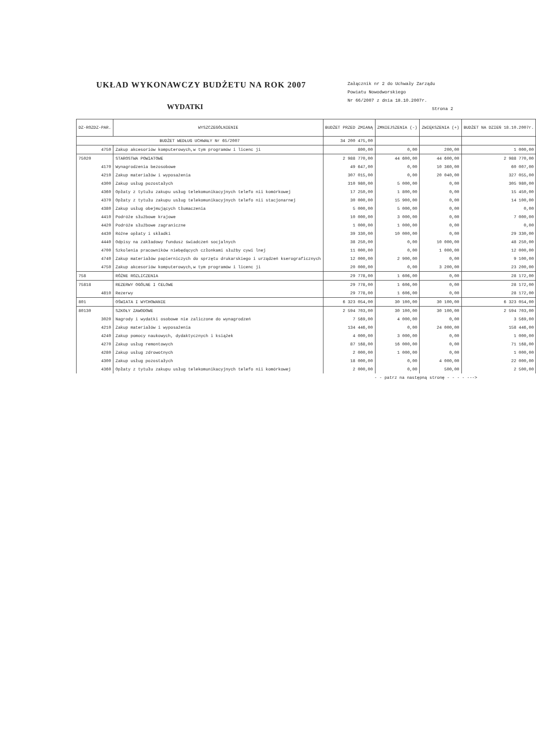UKŁAD WYKONAWCZY BUDŻETU NA ROK 2007
WYDATKI
Załącznik nr 2 do Uchwały Zarządu
Powiatu Nowodworskiego
Nr 66/2007 z dnia 18.10.2007r.
Strona 2
| DZ-ROZDZ-PAR. | WYSZCZEGÓLNIENIE | BUDŻET PRZED ZMIANĄ | ZMNIEJSZENIA (-) | ZWIĘKSZENIA (+) | BUDŻET NA DZIEŃ 18.10.2007r. |
| --- | --- | --- | --- | --- | --- |
| BUDŻET WEDŁUG UCHWAŁY Nr 65/2007 | | 34 200 475,00 | | | |
| 4750 | Zakup akcesoriów komputerowych,w tym programów i licenc ji | 800,00 | 0,00 | 200,00 | 1 000,00 |
| 75020 | STAROSTWA POWIATOWE | 2 988 770,00 | 44 600,00 | 44 600,00 | 2 988 770,00 |
| 4170 | Wynagrodzenia bezosobowe | 49 647,00 | 0,00 | 10 360,00 | 60 007,00 |
| 4210 | Zakup materiałów i wyposażenia | 307 015,00 | 0,00 | 20 040,00 | 327 055,00 |
| 4300 | Zakup usług pozostałych | 310 980,00 | 5 000,00 | 0,00 | 305 980,00 |
| 4360 | Opłaty z tytułu zakupu usług telekomunikacyjnych telefo nii komórkowej | 17 250,00 | 1 800,00 | 0,00 | 15 450,00 |
| 4370 | Opłaty z tytułu zakupu usług telekomunikacyjnych telefo nii stacjonarnej | 30 000,00 | 15 900,00 | 0,00 | 14 100,00 |
| 4380 | Zakup usług obejmujących tłumaczenia | 5 000,00 | 5 000,00 | 0,00 | 0,00 |
| 4410 | Podróże służbowe krajowe | 10 000,00 | 3 000,00 | 0,00 | 7 000,00 |
| 4420 | Podróże służbowe zagraniczne | 1 000,00 | 1 000,00 | 0,00 | 0,00 |
| 4430 | Różne opłaty i składki | 39 330,00 | 10 000,00 | 0,00 | 29 330,00 |
| 4440 | Odpisy na zakładowy fundusz świadczeń socjalnych | 38 250,00 | 0,00 | 10 000,00 | 48 250,00 |
| 4700 | Szkolenia pracowników niebędących członkami służby cywi lnej | 11 000,00 | 0,00 | 1 000,00 | 12 000,00 |
| 4740 | Zakup materiałów papierniczych do sprzętu drukarskiego i urządzeń kserograficznych | 12 000,00 | 2 900,00 | 0,00 | 9 100,00 |
| 4750 | Zakup akcesoriów komputerowych,w tym programów i licenc ji | 20 000,00 | 0,00 | 3 200,00 | 23 200,00 |
| 758 | RÓŻNE ROZLICZENIA | 29 778,00 | 1 606,00 | 0,00 | 28 172,00 |
| 75818 | REZERWY OGÓLNE I CELOWE | 29 778,00 | 1 606,00 | 0,00 | 28 172,00 |
| 4810 | Rezerwy | 29 778,00 | 1 606,00 | 0,00 | 28 172,00 |
| 801 | OŚWIATA I WYCHOWANIE | 6 323 054,00 | 30 100,00 | 30 100,00 | 6 323 054,00 |
| 80130 | SZKOŁY ZAWODOWE | 2 594 703,00 | 30 100,00 | 30 100,00 | 2 594 703,00 |
| 3020 | Nagrody i wydatki osobowe nie zaliczone do wynagrodzeń | 7 569,00 | 4 000,00 | 0,00 | 3 569,00 |
| 4210 | Zakup materiałów i wyposażenia | 134 446,00 | 0,00 | 24 000,00 | 158 446,00 |
| 4240 | Zakup pomocy naukowych, dydaktycznych i książek | 4 000,00 | 3 000,00 | 0,00 | 1 000,00 |
| 4270 | Zakup usług remontowych | 87 168,00 | 16 000,00 | 0,00 | 71 168,00 |
| 4280 | Zakup usług zdrowotnych | 2 000,00 | 1 000,00 | 0,00 | 1 000,00 |
| 4300 | Zakup usług pozostałych | 18 000,00 | 0,00 | 4 000,00 | 22 000,00 |
| 4360 | Opłaty z tytułu zakupu usług telekomunikacyjnych telefo nii komórkowej | 2 000,00 | 0,00 | 500,00 | 2 500,00 |
| - - patrz na następną stronę - - - - ---> | | | | | |